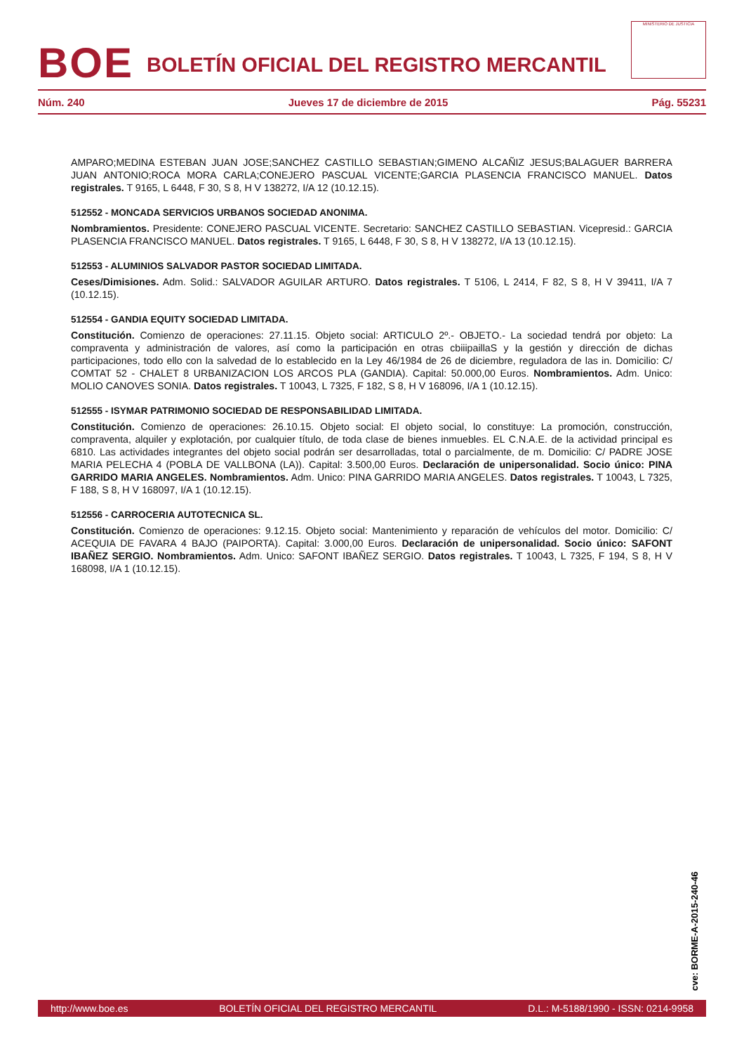BOE
BOLETÍN OFICIAL DEL REGISTRO MERCANTIL
MINISTERIO DE JUSTICIA
Núm. 240 Jueves 17 de diciembre de 2015 Pág. 55231
AMPARO;MEDINA ESTEBAN JUAN JOSE;SANCHEZ CASTILLO SEBASTIAN;GIMENO ALCAÑIZ JESUS;BALAGUER BARRERA JUAN ANTONIO;ROCA MORA CARLA;CONEJERO PASCUAL VICENTE;GARCIA PLASENCIA FRANCISCO MANUEL. Datos registrales. T 9165, L 6448, F 30, S 8, H V 138272, I/A 12 (10.12.15).
512552 - MONCADA SERVICIOS URBANOS SOCIEDAD ANONIMA.
Nombramientos. Presidente: CONEJERO PASCUAL VICENTE. Secretario: SANCHEZ CASTILLO SEBASTIAN. Vicepresid.: GARCIA PLASENCIA FRANCISCO MANUEL. Datos registrales. T 9165, L 6448, F 30, S 8, H V 138272, I/A 13 (10.12.15).
512553 - ALUMINIOS SALVADOR PASTOR SOCIEDAD LIMITADA.
Ceses/Dimisiones. Adm. Solid.: SALVADOR AGUILAR ARTURO. Datos registrales. T 5106, L 2414, F 82, S 8, H V 39411, I/A 7 (10.12.15).
512554 - GANDIA EQUITY SOCIEDAD LIMITADA.
Constitución. Comienzo de operaciones: 27.11.15. Objeto social: ARTICULO 2º.- OBJETO.- La sociedad tendrá por objeto: La compraventa y administración de valores, así como la participación en otras cbiiipaillaS y la gestión y dirección de dichas participaciones, todo ello con la salvedad de lo establecido en la Ley 46/1984 de 26 de diciembre, reguladora de las in. Domicilio: C/ COMTAT 52 - CHALET 8 URBANIZACION LOS ARCOS PLA (GANDIA). Capital: 50.000,00 Euros. Nombramientos. Adm. Unico: MOLIO CANOVES SONIA. Datos registrales. T 10043, L 7325, F 182, S 8, H V 168096, I/A 1 (10.12.15).
512555 - ISYMAR PATRIMONIO SOCIEDAD DE RESPONSABILIDAD LIMITADA.
Constitución. Comienzo de operaciones: 26.10.15. Objeto social: El objeto social, lo constituye: La promoción, construcción, compraventa, alquiler y explotación, por cualquier título, de toda clase de bienes inmuebles. EL C.N.A.E. de la actividad principal es 6810. Las actividades integrantes del objeto social podrán ser desarrolladas, total o parcialmente, de m. Domicilio: C/ PADRE JOSE MARIA PELECHA 4 (POBLA DE VALLBONA (LA)). Capital: 3.500,00 Euros. Declaración de unipersonalidad. Socio único: PINA GARRIDO MARIA ANGELES. Nombramientos. Adm. Unico: PINA GARRIDO MARIA ANGELES. Datos registrales. T 10043, L 7325, F 188, S 8, H V 168097, I/A 1 (10.12.15).
512556 - CARROCERIA AUTOTECNICA SL.
Constitución. Comienzo de operaciones: 9.12.15. Objeto social: Mantenimiento y reparación de vehículos del motor. Domicilio: C/ ACEQUIA DE FAVARA 4 BAJO (PAIPORTA). Capital: 3.000,00 Euros. Declaración de unipersonalidad. Socio único: SAFONT IBAÑEZ SERGIO. Nombramientos. Adm. Unico: SAFONT IBAÑEZ SERGIO. Datos registrales. T 10043, L 7325, F 194, S 8, H V 168098, I/A 1 (10.12.15).
cve: BORME-A-2015-240-46
http://www.boe.es BOLETÍN OFICIAL DEL REGISTRO MERCANTIL D.L.: M-5188/1990 - ISSN: 0214-9958